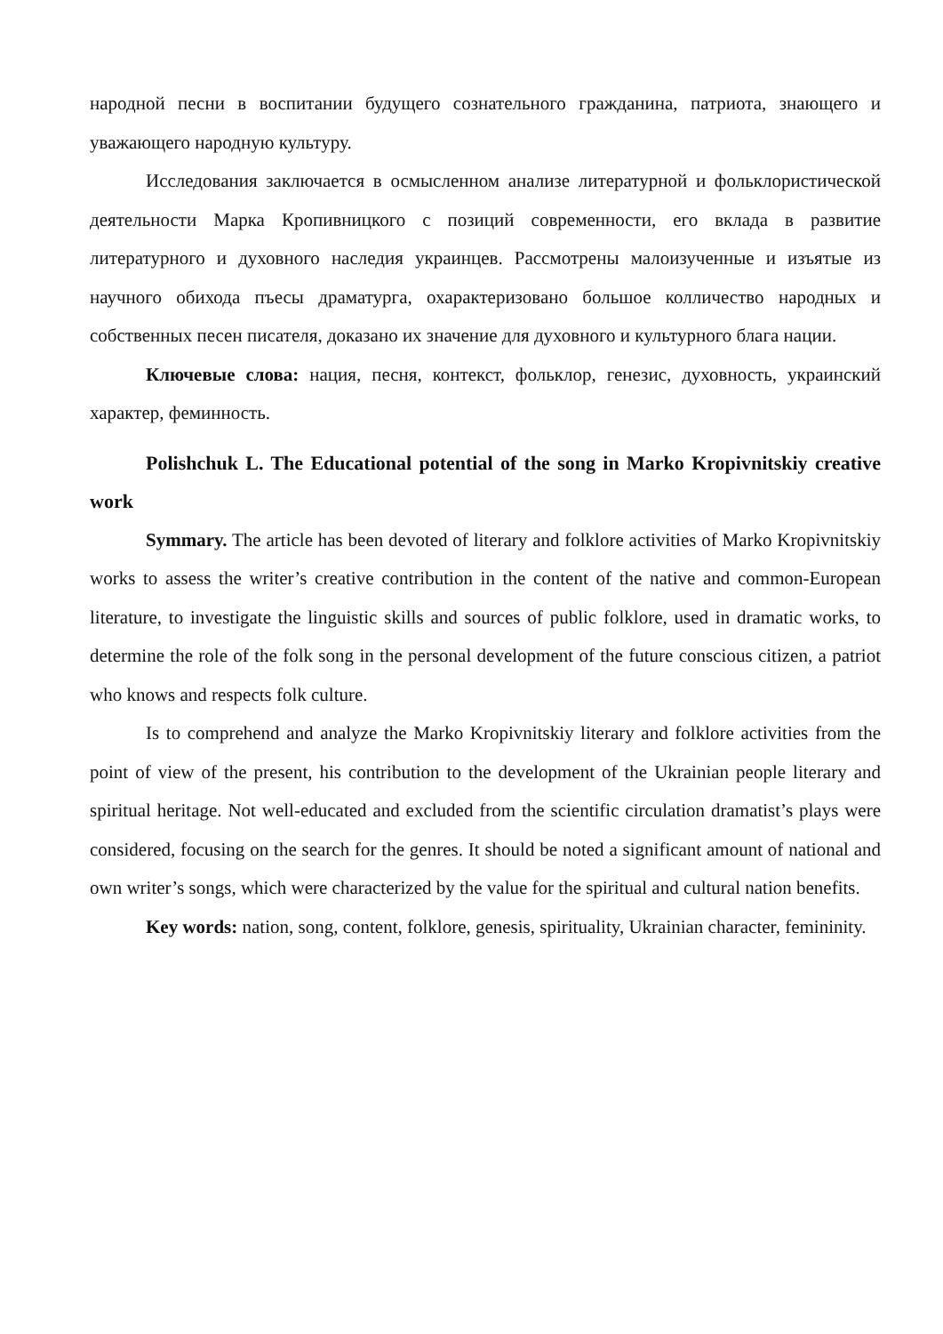народной песни в воспитании будущего сознательного гражданина, патриота, знающего и уважающего народную культуру.
Исследования заключается в осмысленном анализе литературной и фольклористической деятельности Марка Кропивницкого с позиций современности, его вклада в развитие литературного и духовного наследия украинцев. Рассмотрены малоизученные и изъятые из научного обихода пъесы драматурга, охарактеризовано большое колличество народных и собственных песен писателя, доказано их значение для духовного и культурного блага нации.
Ключевые слова: нация, песня, контекст, фольклор, генезис, духовность, украинский характер, феминность.
Polishchuk L. The Educational potential of the song in Marko Kropivnitskiy creative work
Symmary. The article has been devoted of literary and folklore activities of Marko Kropivnitskiy works to assess the writer’s creative contribution in the content of the native and common-European literature, to investigate the linguistic skills and sources of public folklore, used in dramatic works, to determine the role of the folk song in the personal development of the future conscious citizen, a patriot who knows and respects folk culture.
Is to comprehend and analyze the Marko Kropivnitskiy literary and folklore activities from the point of view of the present, his contribution to the development of the Ukrainian people literary and spiritual heritage. Not well-educated and excluded from the scientific circulation dramatist’s plays were considered, focusing on the search for the genres. It should be noted a significant amount of national and own writer’s songs, which were characterized by the value for the spiritual and cultural nation benefits.
Key words: nation, song, content, folklore, genesis, spirituality, Ukrainian character, femininity.